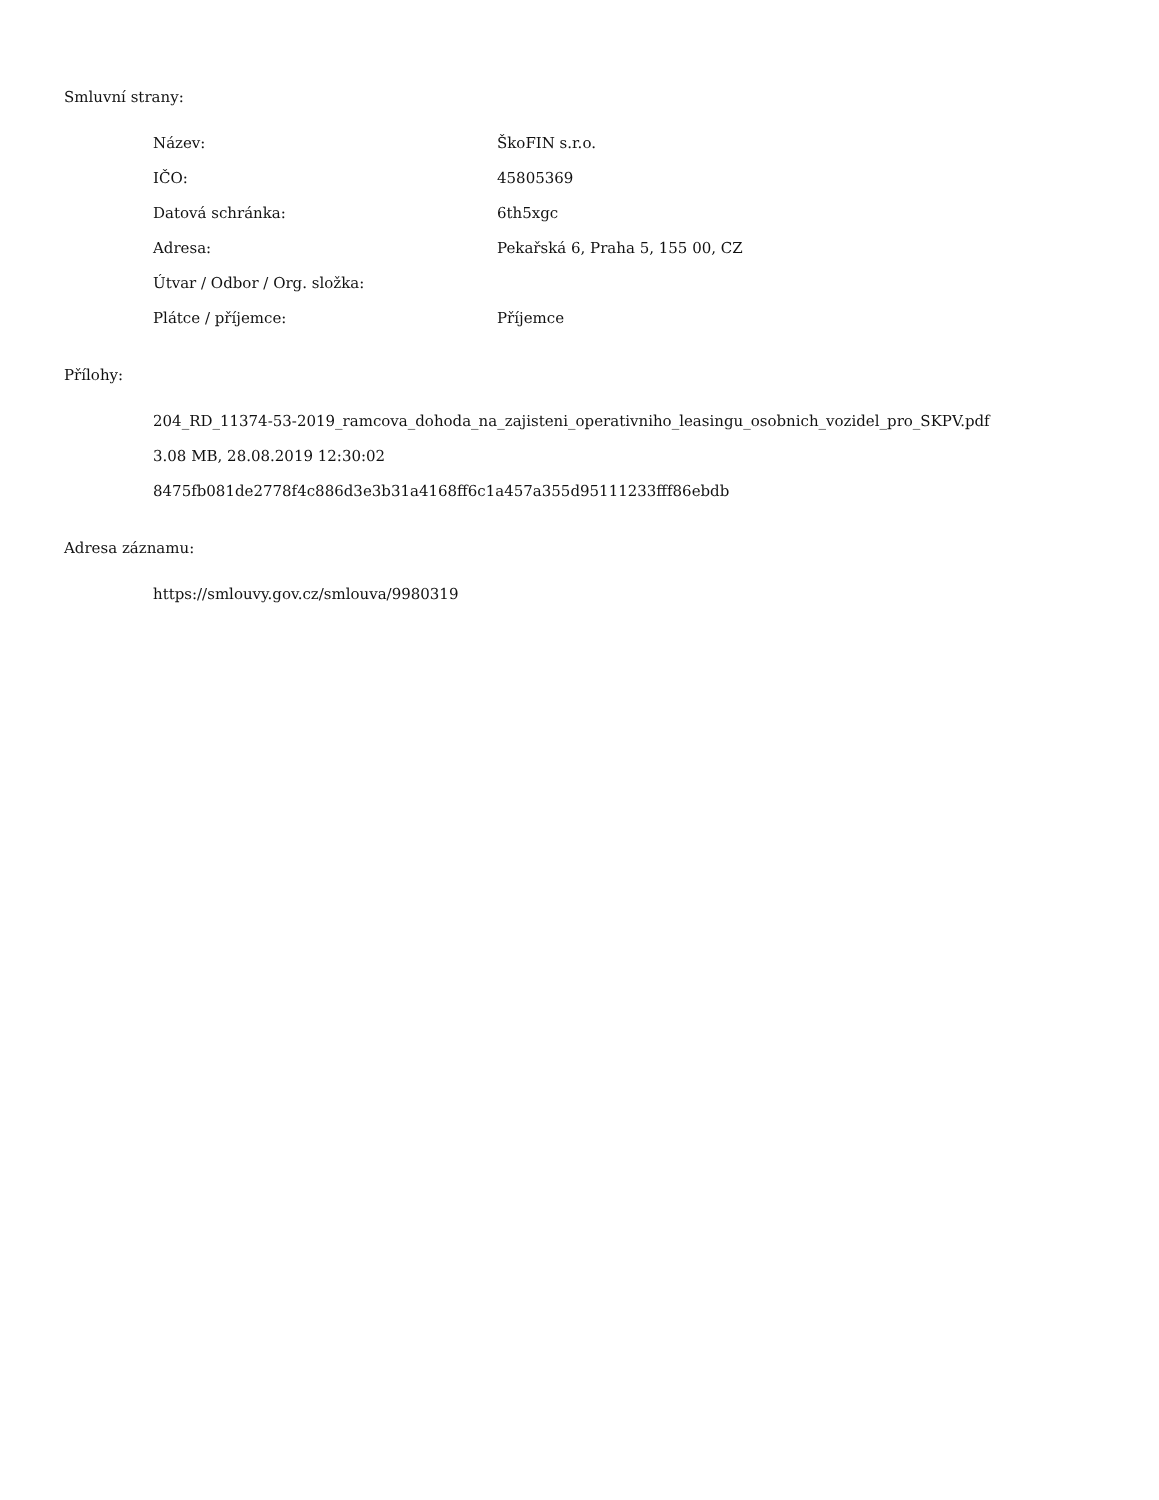Smluvní strany:
| Název: | ŠkoFIN s.r.o. |
| IČO: | 45805369 |
| Datová schránka: | 6th5xgc |
| Adresa: | Pekařská 6, Praha 5, 155 00, CZ |
| Útvar / Odbor / Org. složka: | |
| Plátce / příjemce: | Příjemce |
Přílohy:
204_RD_11374-53-2019_ramcova_dohoda_na_zajisteni_operativniho_leasingu_osobnich_vozidel_pro_SKPV.pdf
3.08 MB, 28.08.2019 12:30:02
8475fb081de2778f4c886d3e3b31a4168ff6c1a457a355d95111233fff86ebdb
Adresa záznamu:
https://smlouvy.gov.cz/smlouva/9980319